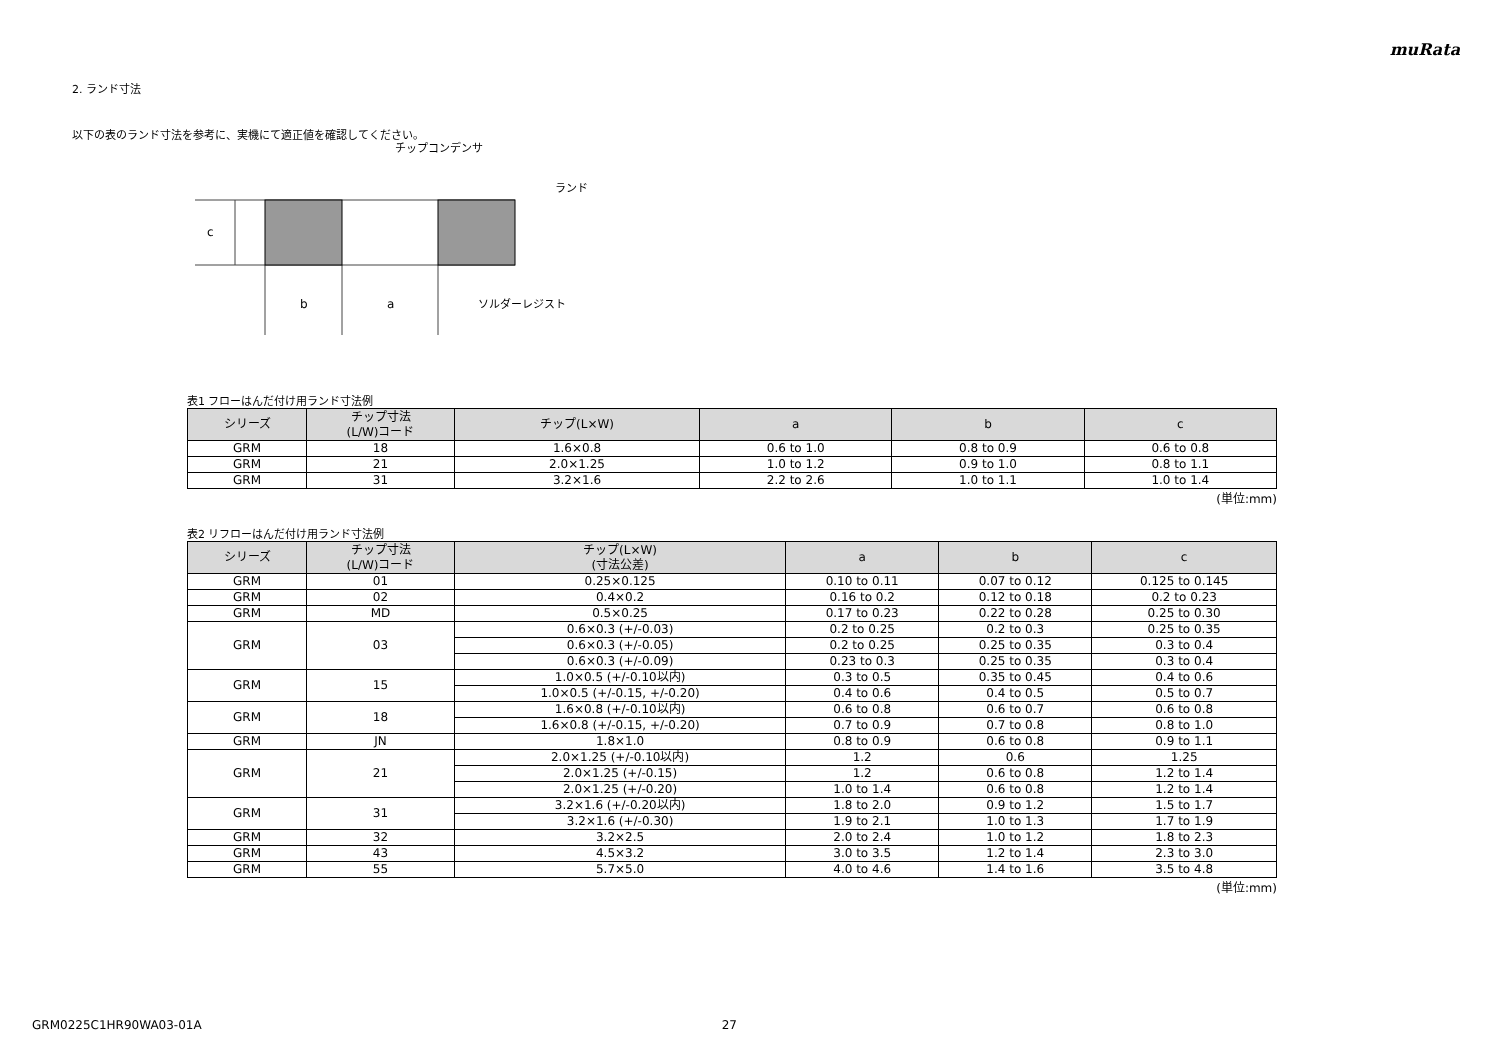muRata
2. ランド寸法
以下の表のランド寸法を参考に、実機にて適正値を確認してください。
c
b
a
チップコンデンサ
ランド
ソルダーレジスト
表1 フローはんだ付け用ランド寸法例
| シリーズ | チップ寸法 (L/W)コード | チップ(L×W) | a | b | c |
| --- | --- | --- | --- | --- | --- |
| GRM | 18 | 1.6×0.8 | 0.6 to 1.0 | 0.8 to 0.9 | 0.6 to 0.8 |
| GRM | 21 | 2.0×1.25 | 1.0 to 1.2 | 0.9 to 1.0 | 0.8 to 1.1 |
| GRM | 31 | 3.2×1.6 | 2.2 to 2.6 | 1.0 to 1.1 | 1.0 to 1.4 |
(単位:mm)
表2 リフローはんだ付け用ランド寸法例
| シリーズ | チップ寸法 (L/W)コード | チップ(L×W) (寸法公差) | a | b | c |
| --- | --- | --- | --- | --- | --- |
| GRM | 01 | 0.25×0.125 | 0.10 to 0.11 | 0.07 to 0.12 | 0.125 to 0.145 |
| GRM | 02 | 0.4×0.2 | 0.16 to 0.2 | 0.12 to 0.18 | 0.2 to 0.23 |
| GRM | MD | 0.5×0.25 | 0.17 to 0.23 | 0.22 to 0.28 | 0.25 to 0.30 |
| GRM | 03 | 0.6×0.3 (+/-0.03) | 0.2 to 0.25 | 0.2 to 0.3 | 0.25 to 0.35 |
| | | 0.6×0.3 (+/-0.05) | 0.2 to 0.25 | 0.25 to 0.35 | 0.3 to 0.4 |
| | | 0.6×0.3 (+/-0.09) | 0.23 to 0.3 | 0.25 to 0.35 | 0.3 to 0.4 |
| GRM | 15 | 1.0×0.5 (+/-0.10以内) | 0.3 to 0.5 | 0.35 to 0.45 | 0.4 to 0.6 |
| | | 1.0×0.5 (+/-0.15, +/-0.20) | 0.4 to 0.6 | 0.4 to 0.5 | 0.5 to 0.7 |
| GRM | 18 | 1.6×0.8 (+/-0.10以内) | 0.6 to 0.8 | 0.6 to 0.7 | 0.6 to 0.8 |
| | | 1.6×0.8 (+/-0.15, +/-0.20) | 0.7 to 0.9 | 0.7 to 0.8 | 0.8 to 1.0 |
| GRM | JN | 1.8×1.0 | 0.8 to 0.9 | 0.6 to 0.8 | 0.9 to 1.1 |
| GRM | 21 | 2.0×1.25 (+/-0.10以内) | 1.2 | 0.6 | 1.25 |
| | | 2.0×1.25 (+/-0.15) | 1.2 | 0.6 to 0.8 | 1.2 to 1.4 |
| | | 2.0×1.25 (+/-0.20) | 1.0 to 1.4 | 0.6 to 0.8 | 1.2 to 1.4 |
| GRM | 31 | 3.2×1.6 (+/-0.20以内) | 1.8 to 2.0 | 0.9 to 1.2 | 1.5 to 1.7 |
| | | 3.2×1.6 (+/-0.30) | 1.9 to 2.1 | 1.0 to 1.3 | 1.7 to 1.9 |
| GRM | 32 | 3.2×2.5 | 2.0 to 2.4 | 1.0 to 1.2 | 1.8 to 2.3 |
| GRM | 43 | 4.5×3.2 | 3.0 to 3.5 | 1.2 to 1.4 | 2.3 to 3.0 |
| GRM | 55 | 5.7×5.0 | 4.0 to 4.6 | 1.4 to 1.6 | 3.5 to 4.8 |
(単位:mm)
GRM0225C1HR90WA03-01A 27